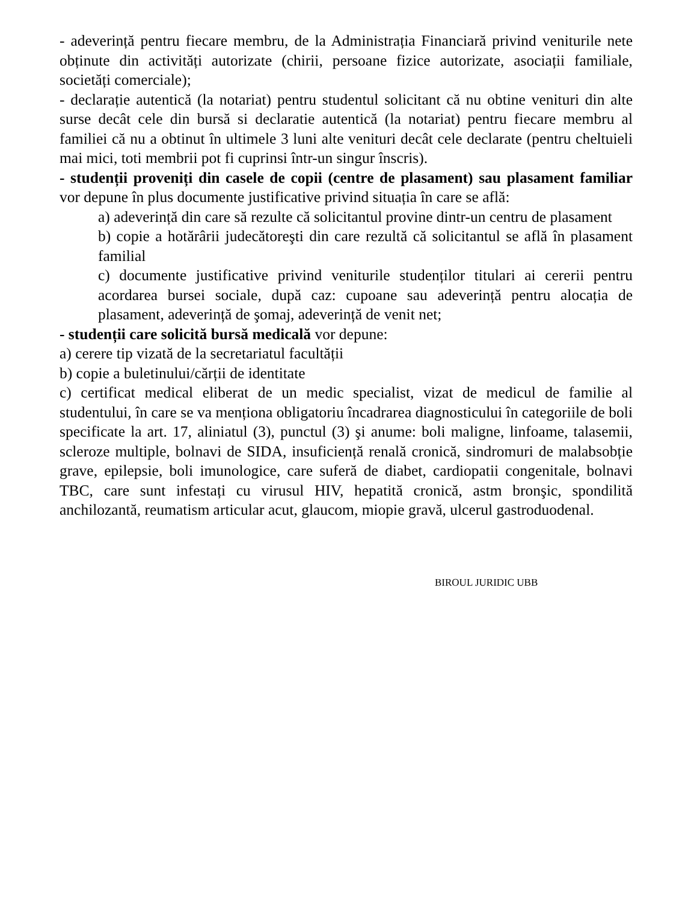- adeverință pentru fiecare membru, de la Administrația Financiară privind veniturile nete obținute din activități autorizate (chirii, persoane fizice autorizate, asociații familiale, societăți comerciale);
- declarație autentică (la notariat) pentru studentul solicitant că nu obtine venituri din alte surse decât cele din bursă si declaratie autentică (la notariat) pentru fiecare membru al familiei că nu a obtinut în ultimele 3 luni alte venituri decât cele declarate (pentru cheltuieli mai mici, toti membrii pot fi cuprinsi într-un singur înscris).
- studenții proveniți din casele de copii (centre de plasament) sau plasament familiar vor depune în plus documente justificative privind situația în care se află:
a) adeverință din care să rezulte că solicitantul provine dintr-un centru de plasament
b) copie a hotărârii judecătoreşti din care rezultă că solicitantul se află în plasament familial
c) documente justificative privind veniturile studenților titulari ai cererii pentru acordarea bursei sociale, după caz: cupoane sau adeverință pentru alocația de plasament, adeverință de şomaj, adeverință de venit net;
- studenții care solicită bursă medicală vor depune:
a) cerere tip vizată de la secretariatul facultății
b) copie a buletinului/cărții de identitate
c) certificat medical eliberat de un medic specialist, vizat de medicul de familie al studentului, în care se va menționa obligatoriu încadrarea diagnosticului în categoriile de boli specificate la art. 17, aliniatul (3), punctul (3) şi anume: boli maligne, linfoame, talasemii, scleroze multiple, bolnavi de SIDA, insuficiență renală cronică, sindromuri de malabsobție grave, epilepsie, boli imunologice, care suferă de diabet, cardiopatii congenitale, bolnavi TBC, care sunt infestați cu virusul HIV, hepatită cronică, astm bronşic, spondilită anchilozantă, reumatism articular acut, glaucom, miopie gravă, ulcerul gastroduodenal.
BIROUL JURIDIC UBB